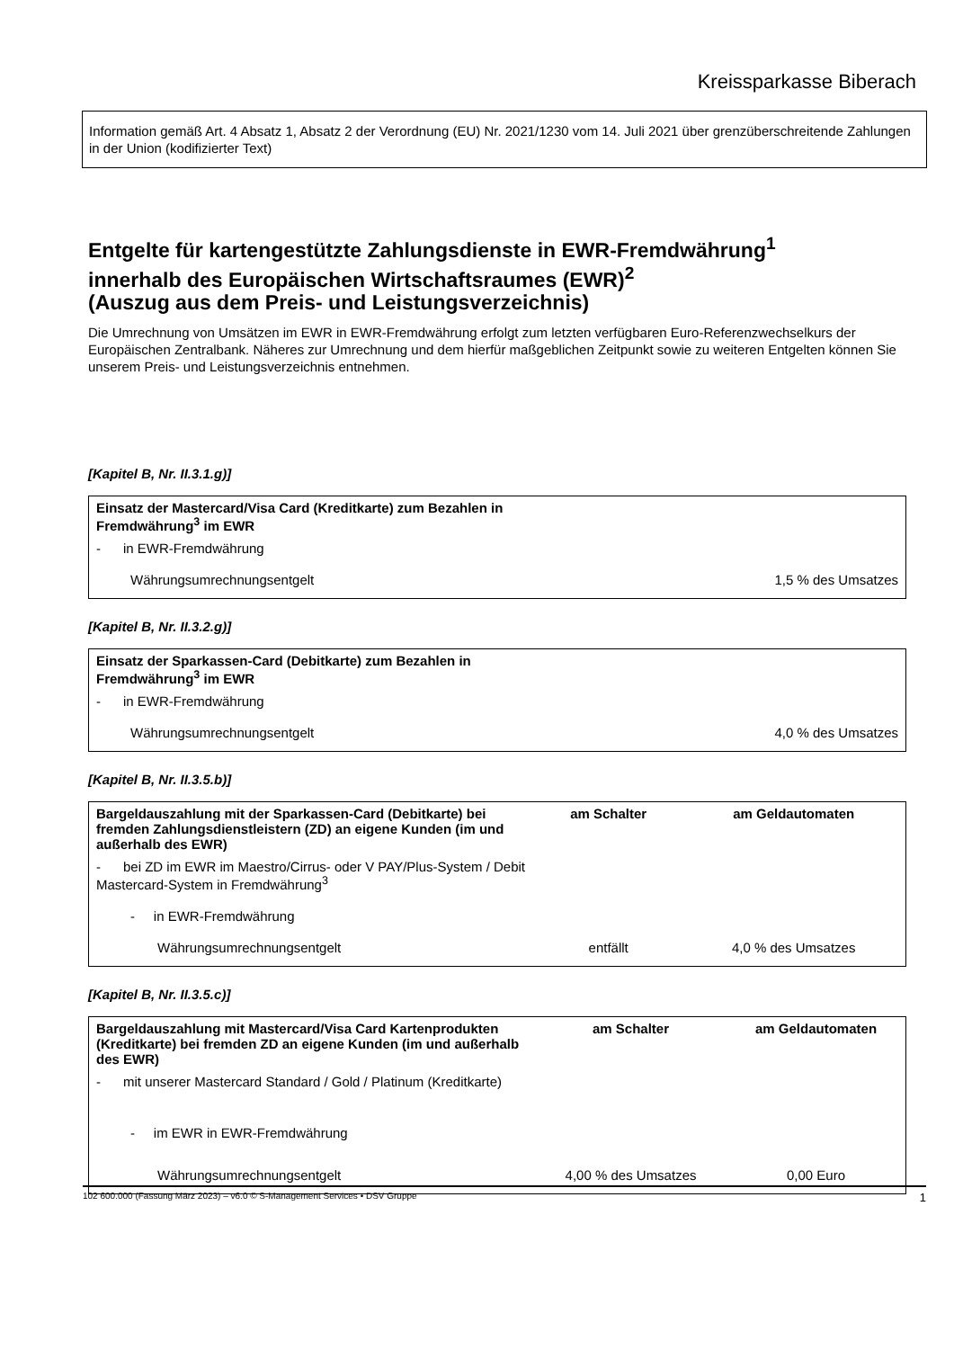Kreissparkasse Biberach
Information gemäß Art. 4 Absatz 1, Absatz 2 der Verordnung (EU) Nr. 2021/1230 vom 14. Juli 2021 über grenzüberschreitende Zahlungen in der Union (kodifizierter Text)
Entgelte für kartengestützte Zahlungsdienste in EWR-Fremdwährung<sup>1</sup>
innerhalb des Europäischen Wirtschaftsraumes (EWR)<sup>2</sup>
(Auszug aus dem Preis- und Leistungsverzeichnis)
Die Umrechnung von Umsätzen im EWR in EWR-Fremdwährung erfolgt zum letzten verfügbaren Euro-Referenzwechselkurs der Europäischen Zentralbank. Näheres zur Umrechnung und dem hierfür maßgeblichen Zeitpunkt sowie zu weiteren Entgelten können Sie unserem Preis- und Leistungsverzeichnis entnehmen.
[Kapitel B, Nr. II.3.1.g)]
| Einsatz der Mastercard/Visa Card (Kreditkarte) zum Bezahlen in Fremdwährung<sup>3</sup> im EWR | |
| - in EWR-Fremdwährung | |
| Währungsumrechnungsentgelt | 1,5 % des Umsatzes |
[Kapitel B, Nr. II.3.2.g)]
| Einsatz der Sparkassen-Card (Debitkarte) zum Bezahlen in Fremdwährung<sup>3</sup> im EWR | |
| - in EWR-Fremdwährung | |
| Währungsumrechnungsentgelt | 4,0 % des Umsatzes |
[Kapitel B, Nr. II.3.5.b)]
| Bargeldauszahlung mit der Sparkassen-Card (Debitkarte) bei fremden Zahlungsdienstleistern (ZD) an eigene Kunden (im und außerhalb des EWR) | am Schalter | am Geldautomaten |
| - bei ZD im EWR im Maestro/Cirrus- oder V PAY/Plus-System / Debit Mastercard-System in Fremdwährung<sup>3</sup> | | |
| - in EWR-Fremdwährung | | |
| Währungsumrechnungsentgelt | entfällt | 4,0 % des Umsatzes |
[Kapitel B, Nr. II.3.5.c)]
| Bargeldauszahlung mit Mastercard/Visa Card Kartenprodukten (Kreditkarte) bei fremden ZD an eigene Kunden (im und außerhalb des EWR) | am Schalter | am Geldautomaten |
| - mit unserer Mastercard Standard / Gold / Platinum (Kreditkarte) | | |
| - im EWR in EWR-Fremdwährung | | |
| Währungsumrechnungsentgelt | 4,00 % des Umsatzes | 0,00 Euro |
102 600.000 (Fassung März 2023) – v6.0 © S-Management Services • DSV Gruppe 1